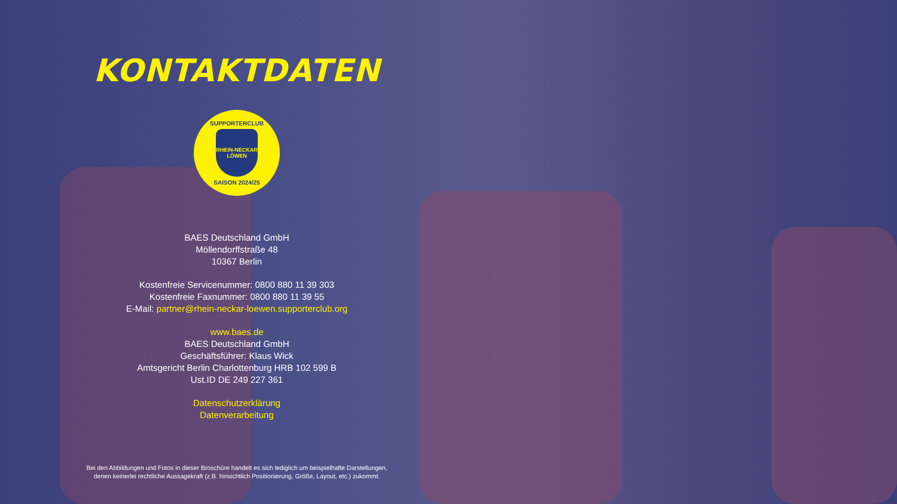KONTAKTDATEN
SUPPORTERCLUB
RHEIN-NECKAR LÖWEN
SAISON 2024/25
BAES Deutschland GmbH
Möllendorffstraße 48
10367 Berlin
Kostenfreie Servicenummer: 0800 880 11 39 303
Kostenfreie Faxnummer: 0800 880 11 39 55
E-Mail: partner@rhein-neckar-loewen.supporterclub.org
www.baes.de
BAES Deutschland GmbH
Geschäftsführer: Klaus Wick
Amtsgericht Berlin Charlottenburg HRB 102 599 B
Ust.ID DE 249 227 361
Datenschutzerklärung
Datenverarbeitung
Bei den Abbildungen und Fotos in dieser Broschüre handelt es sich lediglich um beispielhafte Darstellungen,
denen keinerlei rechtliche Aussagekraft (z.B. hinsichtlich Positionierung, Größe, Layout, etc.) zukommt.